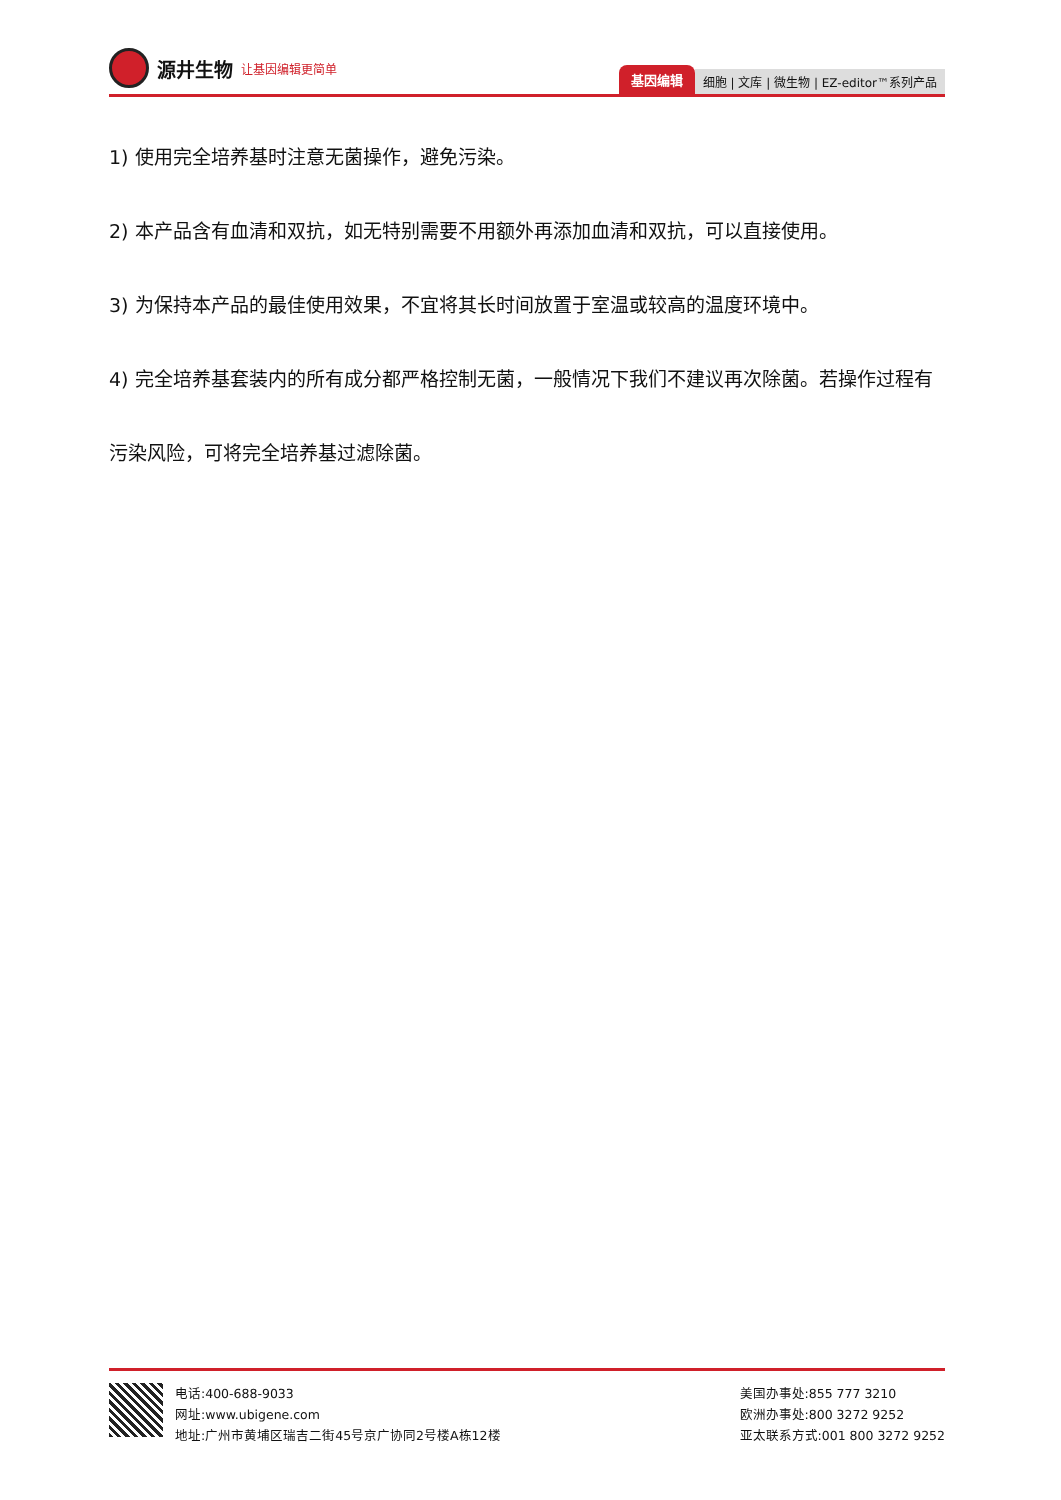源井生物 让基因编辑更简单
基因编辑 细胞 | 文库 | 微生物 | EZ-editor™系列产品
1) 使用完全培养基时注意无菌操作，避免污染。
2) 本产品含有血清和双抗，如无特别需要不用额外再添加血清和双抗，可以直接使用。
3) 为保持本产品的最佳使用效果，不宜将其长时间放置于室温或较高的温度环境中。
4) 完全培养基套装内的所有成分都严格控制无菌，一般情况下我们不建议再次除菌。若操作过程有污染风险，可将完全培养基过滤除菌。
电话:400-688-9033
网址:www.ubigene.com
地址:广州市黄埔区瑞吉二街45号京广协同2号楼A栋12楼
美国办事处:855 777 3210
欧洲办事处:800 3272 9252
亚太联系方式:001 800 3272 9252